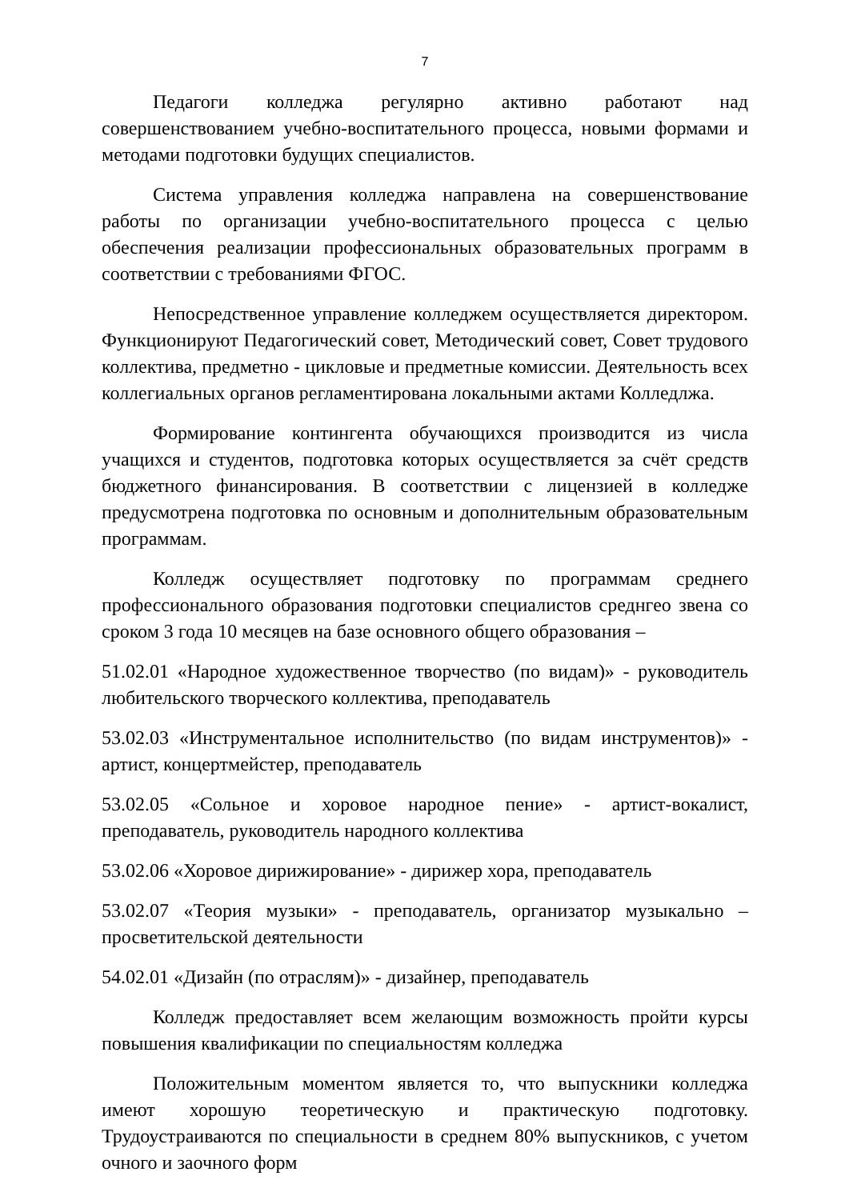7
Педагоги колледжа регулярно активно работают над совершенствованием учебно-воспитательного процесса, новыми формами и методами подготовки будущих специалистов.
Система управления колледжа направлена на совершенствование работы по организации учебно-воспитательного процесса с целью обеспечения реализации профессиональных образовательных программ в соответствии с требованиями ФГОС.
Непосредственное управление колледжем осуществляется директором. Функционируют Педагогический совет, Методический совет, Совет трудового коллектива, предметно - цикловые и предметные комиссии. Деятельность всех коллегиальных органов регламентирована локальными актами Колледлжа.
Формирование контингента обучающихся производится из числа учащихся и студентов, подготовка которых осуществляется за счёт средств бюджетного финансирования. В соответствии с лицензией в колледже предусмотрена подготовка по основным и дополнительным образовательным программам.
Колледж осуществляет подготовку по программам среднего профессионального образования подготовки специалистов среднгео звена со сроком 3 года 10 месяцев на базе основного общего образования –
51.02.01 «Народное художественное творчество (по видам)» - руководитель любительского творческого коллектива, преподаватель
53.02.03 «Инструментальное исполнительство (по видам инструментов)» - артист, концертмейстер, преподаватель
53.02.05 «Сольное и хоровое народное пение» - артист-вокалист, преподаватель, руководитель народного коллектива
53.02.06 «Хоровое дирижирование» - дирижер хора, преподаватель
53.02.07 «Теория музыки» - преподаватель, организатор музыкально – просветительской деятельности
54.02.01 «Дизайн (по отраслям)» - дизайнер, преподаватель
Колледж предоставляет всем желающим возможность пройти курсы повышения квалификации по специальностям колледжа
Положительным моментом является то, что выпускники колледжа имеют хорошую теоретическую и практическую подготовку. Трудоустраиваются по специальности в среднем 80% выпускников, с учетом очного и заочного форм